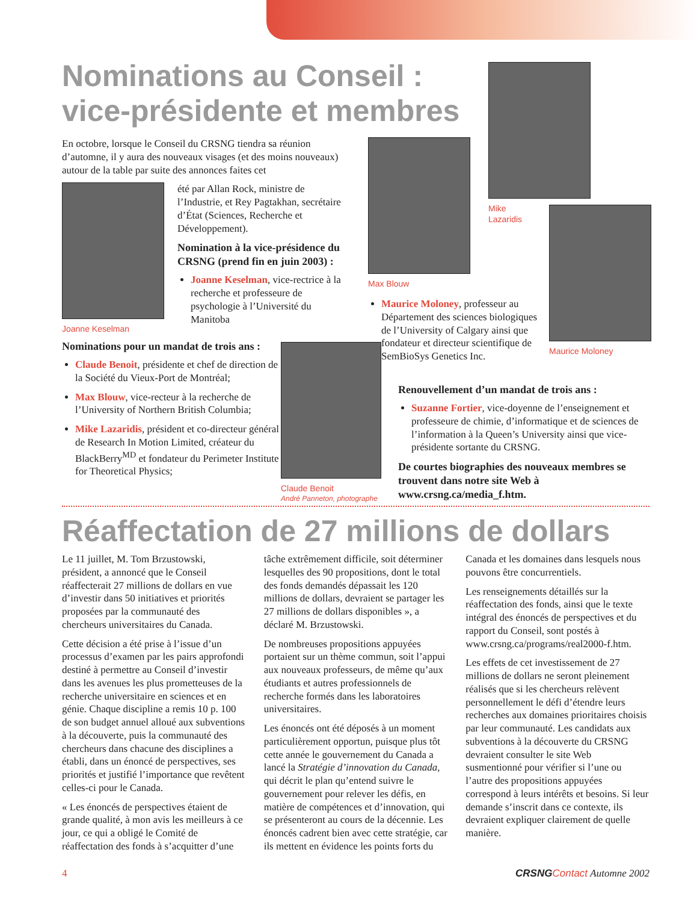Nominations au Conseil : vice-présidente et membres
Mike
Lazaridis
En octobre, lorsque le Conseil du CRSNG tiendra sa réunion d’automne, il y aura des nouveaux visages (et des moins nouveaux) autour de la table par suite des annonces faites cet
Joanne Keselman
été par Allan Rock, ministre de l’Industrie, et Rey Pagtakhan, secrétaire d’État (Sciences, Recherche et Développement).
Nomination à la vice-présidence du CRSNG (prend fin en juin 2003) :
Joanne Keselman, vice-rectrice à la recherche et professeure de psychologie à l’Université du Manitoba
Nominations pour un mandat de trois ans :
Claude Benoit, présidente et chef de direction de la Société du Vieux-Port de Montréal;
Max Blouw, vice-recteur à la recherche de l’University of Northern British Columbia;
Mike Lazaridis, président et co-directeur général de Research In Motion Limited, créateur du BlackBerry<sup>MD</sup> et fondateur du Perimeter Institute for Theoretical Physics;
Claude Benoit
André Panneton, photographe
Max Blouw
Maurice Moloney
Maurice Moloney, professeur au Département des sciences biologiques de l’University of Calgary ainsi que fondateur et directeur scientifique de SemBioSys Genetics Inc.
Renouvellement d’un mandat de trois ans :
Suzanne Fortier, vice-doyenne de l’enseignement et professeure de chimie, d’informatique et de sciences de l’information à la Queen’s University ainsi que vice-présidente sortante du CRSNG.
De courtes biographies des nouveaux membres se trouvent dans notre site Web à www.crsng.ca/media_f.htm.
Réaffectation de 27 millions de dollars
Le 11 juillet, M. Tom Brzustowski, président, a annoncé que le Conseil réaffecterait 27 millions de dollars en vue d’investir dans 50 initiatives et priorités proposées par la communauté des chercheurs universitaires du Canada.
Cette décision a été prise à l’issue d’un processus d’examen par les pairs approfondi destiné à permettre au Conseil d’investir dans les avenues les plus prometteuses de la recherche universitaire en sciences et en génie. Chaque discipline a remis 10 p. 100 de son budget annuel alloué aux subventions à la découverte, puis la communauté des chercheurs dans chacune des disciplines a établi, dans un énoncé de perspectives, ses priorités et justifié l’importance que revêtent celles-ci pour le Canada.
« Les énoncés de perspectives étaient de grande qualité, à mon avis les meilleurs à ce jour, ce qui a obligé le Comité de réaffectation des fonds à s’acquitter d’une tâche extrêmement difficile, soit déterminer lesquelles des 90 propositions, dont le total des fonds demandés dépassait les 120 millions de dollars, devraient se partager les 27 millions de dollars disponibles », a déclaré M. Brzustowski.
De nombreuses propositions appuyées portaient sur un thème commun, soit l’appui aux nouveaux professeurs, de même qu’aux étudiants et autres professionnels de recherche formés dans les laboratoires universitaires.
Les énoncés ont été déposés à un moment particulièrement opportun, puisque plus tôt cette année le gouvernement du Canada a lancé la Stratégie d’innovation du Canada, qui décrit le plan qu’entend suivre le gouvernement pour relever les défis, en matière de compétences et d’innovation, qui se présenteront au cours de la décennie. Les énoncés cadrent bien avec cette stratégie, car ils mettent en évidence les points forts du Canada et les domaines dans lesquels nous pouvons être concurrentiels.
Les renseignements détaillés sur la réaffectation des fonds, ainsi que le texte intégral des énoncés de perspectives et du rapport du Conseil, sont postés à www.crsng.ca/programs/real2000-f.htm.
Les effets de cet investissement de 27 millions de dollars ne seront pleinement réalisés que si les chercheurs relèvent personnellement le défi d’étendre leurs recherches aux domaines prioritaires choisis par leur communauté. Les candidats aux subventions à la découverte du CRSNG devraient consulter le site Web susmentionné pour vérifier si l’une ou l’autre des propositions appuyées correspond à leurs intérêts et besoins. Si leur demande s’inscrit dans ce contexte, ils devraient expliquer clairement de quelle manière.
4 CRSNG Contact Automne 2002